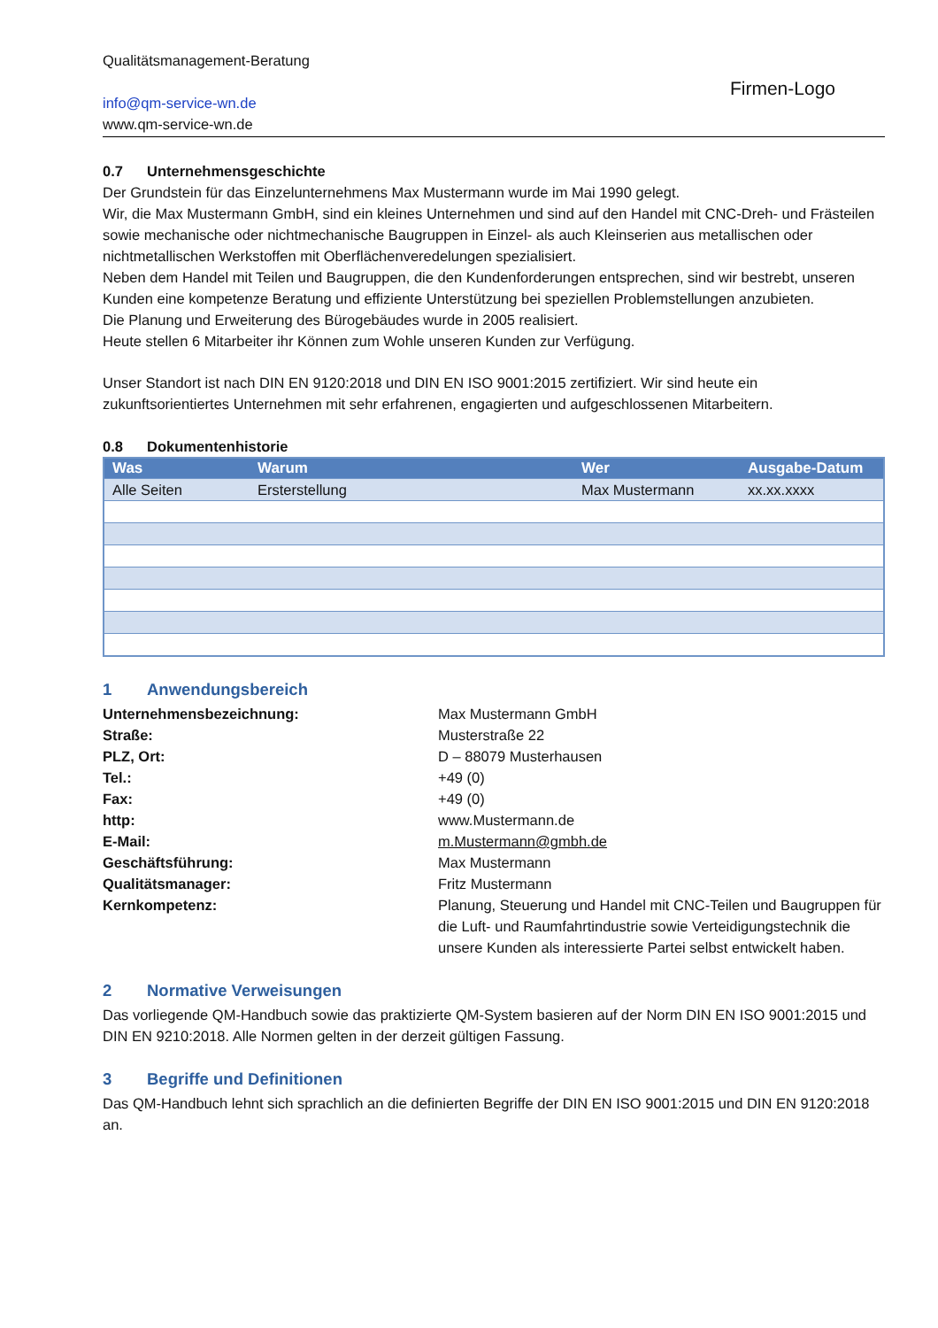Qualitätsmanagement-Beratung
info@qm-service-wn.de
www.qm-service-wn.de
Firmen-Logo
0.7 Unternehmensgeschichte
Der Grundstein für das Einzelunternehmens Max Mustermann wurde im Mai 1990 gelegt.
Wir, die Max Mustermann GmbH, sind ein kleines Unternehmen und sind auf den Handel mit CNC-Dreh- und Frästeilen sowie mechanische oder nichtmechanische Baugruppen in Einzel- als auch Kleinserien aus metallischen oder nichtmetallischen Werkstoffen mit Oberflächenveredelungen spezialisiert.
Neben dem Handel mit Teilen und Baugruppen, die den Kundenforderungen entsprechen, sind wir bestrebt, unseren Kunden eine kompetenze Beratung und effiziente Unterstützung bei speziellen Problemstellungen anzubieten.
Die Planung und Erweiterung des Bürogebäudes wurde in 2005 realisiert.
Heute stellen 6 Mitarbeiter ihr Können zum Wohle unseren Kunden zur Verfügung.
Unser Standort ist nach DIN EN 9120:2018 und DIN EN ISO 9001:2015 zertifiziert. Wir sind heute ein zukunftsorientiertes Unternehmen mit sehr erfahrenen, engagierten und aufgeschlossenen Mitarbeitern.
0.8 Dokumentenhistorie
| Was | Warum | Wer | Ausgabe-Datum |
| --- | --- | --- | --- |
| Alle Seiten | Ersterstellung | Max Mustermann | xx.xx.xxxx |
1 Anwendungsbereich
Unternehmensbezeichnung:
Max Mustermann GmbH
Straße:
Musterstraße 22
PLZ, Ort:
D – 88079 Musterhausen
Tel.:
+49 (0)
Fax:
+49 (0)
http:
www.Mustermann.de
E-Mail:
m.Mustermann@gmbh.de
Geschäftsführung:
Max Mustermann
Qualitätsmanager:
Fritz Mustermann
Kernkompetenz:
Planung, Steuerung und Handel mit CNC-Teilen und Baugruppen für die Luft- und Raumfahrtindustrie sowie Verteidigungstechnik die unsere Kunden als interessierte Partei selbst entwickelt haben.
2 Normative Verweisungen
Das vorliegende QM-Handbuch sowie das praktizierte QM-System basieren auf der Norm DIN EN ISO 9001:2015 und DIN EN 9210:2018. Alle Normen gelten in der derzeit gültigen Fassung.
3 Begriffe und Definitionen
Das QM-Handbuch lehnt sich sprachlich an die definierten Begriffe der DIN EN ISO 9001:2015 und DIN EN 9120:2018 an.